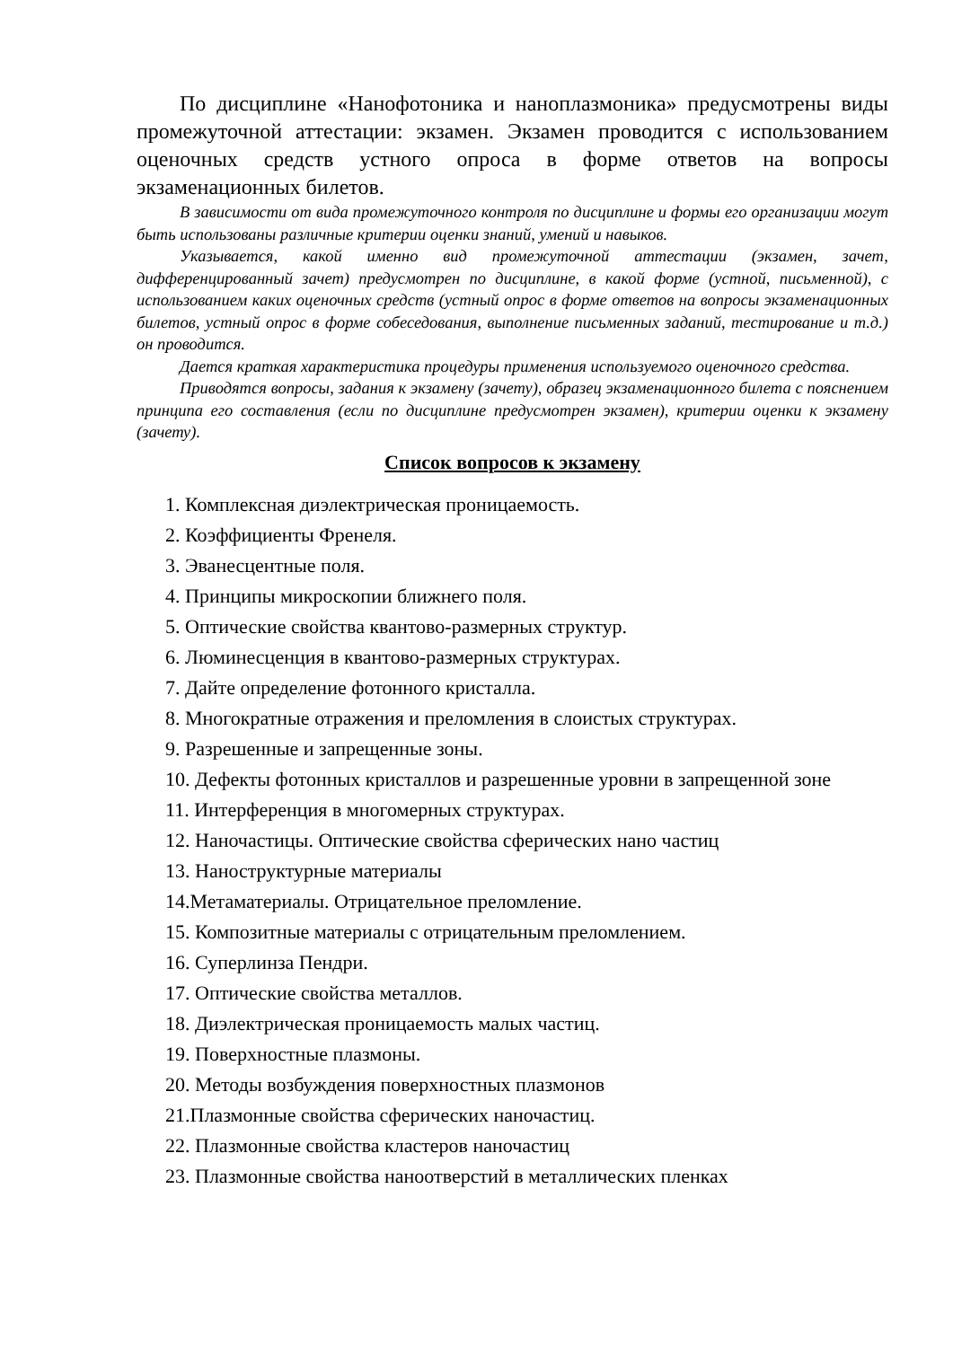По дисциплине «Нанофотоника и наноплазмоника» предусмотрены виды промежуточной аттестации: экзамен. Экзамен проводится с использованием оценочных средств устного опроса в форме ответов на вопросы экзаменационных билетов.
В зависимости от вида промежуточного контроля по дисциплине и формы его организации могут быть использованы различные критерии оценки знаний, умений и навыков.
Указывается, какой именно вид промежуточной аттестации (экзамен, зачет, дифференцированный зачет) предусмотрен по дисциплине, в какой форме (устной, письменной), с использованием каких оценочных средств (устный опрос в форме ответов на вопросы экзаменационных билетов, устный опрос в форме собеседования, выполнение письменных заданий, тестирование и т.д.) он проводится.
Дается краткая характеристика процедуры применения используемого оценочного средства.
Приводятся вопросы, задания к экзамену (зачету), образец экзаменационного билета с пояснением принципа его составления (если по дисциплине предусмотрен экзамен), критерии оценки к экзамену (зачету).
Список вопросов к экзамену
1. Комплексная диэлектрическая проницаемость.
2. Коэффициенты Френеля.
3. Эванесцентные поля.
4. Принципы микроскопии ближнего поля.
5. Оптические свойства квантово-размерных структур.
6. Люминесценция в квантово-размерных структурах.
7. Дайте определение фотонного кристалла.
8. Многократные отражения и преломления в слоистых структурах.
9. Разрешенные и запрещенные зоны.
10. Дефекты фотонных кристаллов и разрешенные уровни в запрещенной зоне
11. Интерференция в многомерных структурах.
12. Наночастицы. Оптические свойства сферических нано частиц
13. Наноструктурные материалы
14.Метаматериалы. Отрицательное преломление.
15. Композитные материалы с отрицательным преломлением.
16. Суперлинза Пендри.
17. Оптические свойства металлов.
18. Диэлектрическая проницаемость малых частиц.
19. Поверхностные плазмоны.
20. Методы возбуждения поверхностных плазмонов
21.Плазмонные свойства сферических наночастиц.
22. Плазмонные свойства кластеров наночастиц
23. Плазмонные свойства наноотверстий в металлических пленках